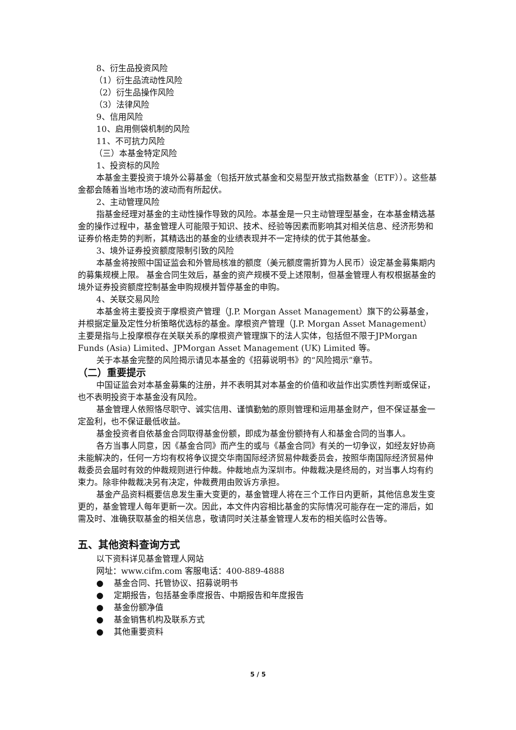8、衍生品投资风险
（1）衍生品流动性风险
（2）衍生品操作风险
（3）法律风险
9、信用风险
10、启用侧袋机制的风险
11、不可抗力风险
（三）本基金特定风险
1、投资标的风险
本基金主要投资于境外公募基金（包括开放式基金和交易型开放式指数基金（ETF））。这些基金都会随着当地市场的波动而有所起伏。
2、主动管理风险
指基金经理对基金的主动性操作导致的风险。本基金是一只主动管理型基金，在本基金精选基金的操作过程中，基金管理人可能限于知识、技术、经验等因素而影响其对相关信息、经济形势和证券价格走势的判断，其精选出的基金的业绩表现并不一定持续的优于其他基金。
3、境外证券投资额度限制引致的风险
本基金将按照中国证监会和外管局核准的额度（美元额度需折算为人民币）设定基金募集期内的募集规模上限。 基金合同生效后，基金的资产规模不受上述限制，但基金管理人有权根据基金的境外证券投资额度控制基金申购规模并暂停基金的申购。
4、关联交易风险
本基金将主要投资于摩根资产管理（J.P. Morgan Asset Management）旗下的公募基金，并根据定量及定性分析策略优选标的基金。摩根资产管理（J.P. Morgan Asset Management）主要是指与上投摩根存在关联关系的摩根资产管理旗下的法人实体，包括但不限于JPMorgan Funds (Asia) Limited、JPMorgan Asset Management (UK) Limited 等。
关于本基金完整的风险揭示请见本基金的《招募说明书》的“风险揭示”章节。
（二）重要提示
中国证监会对本基金募集的注册，并不表明其对本基金的价值和收益作出实质性判断或保证，也不表明投资于本基金没有风险。
基金管理人依照恪尽职守、诚实信用、谨慎勤勉的原则管理和运用基金财产，但不保证基金一定盈利，也不保证最低收益。
基金投资者自依基金合同取得基金份额，即成为基金份额持有人和基金合同的当事人。
各方当事人同意，因《基金合同》而产生的或与《基金合同》有关的一切争议，如经友好协商未能解决的，任何一方均有权将争议提交华南国际经济贸易仲裁委员会，按照华南国际经济贸易仲裁委员会届时有效的仲裁规则进行仲裁。仲裁地点为深圳市。仲裁裁决是终局的，对当事人均有约束力。除非仲裁裁决另有决定，仲裁费用由败诉方承担。
基金产品资料概要信息发生重大变更的，基金管理人将在三个工作日内更新，其他信息发生变更的，基金管理人每年更新一次。因此，本文件内容相比基金的实际情况可能存在一定的滞后，如需及时、准确获取基金的相关信息，敬请同时关注基金管理人发布的相关临时公告等。
五、其他资料查询方式
以下资料详见基金管理人网站
网址：www.cifm.com 客服电话：400-889-4888
● 基金合同、托管协议、招募说明书
● 定期报告，包括基金季度报告、中期报告和年度报告
● 基金份额净值
● 基金销售机构及联系方式
● 其他重要资料
5 / 5